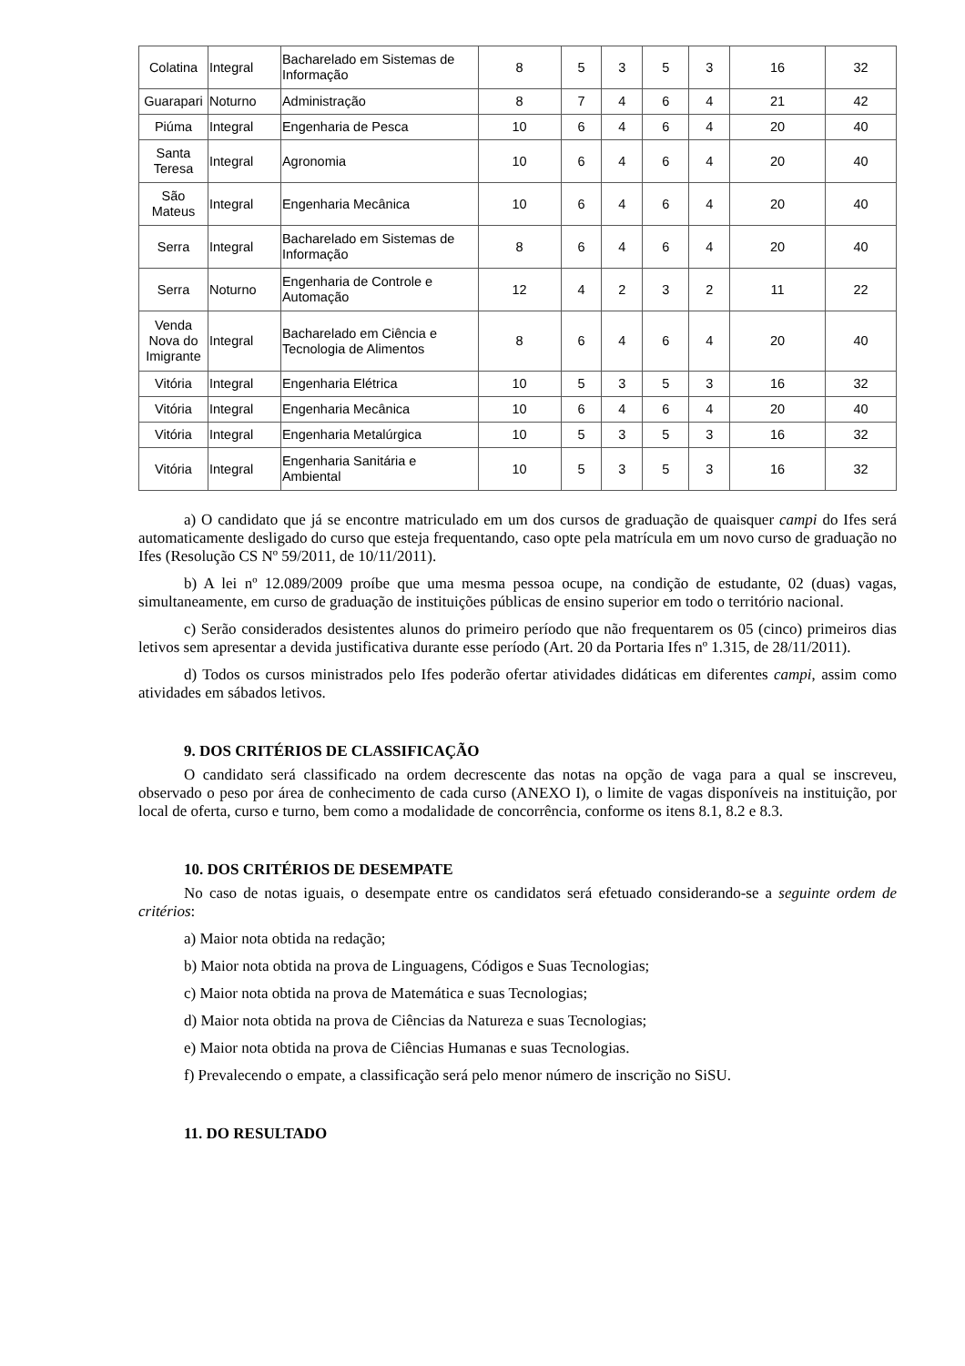| Colatina | Integral | Bacharelado em Sistemas de Informação | 8 | 5 | 3 | 5 | 3 | 16 | 32 |
| Guarapari | Noturno | Administração | 8 | 7 | 4 | 6 | 4 | 21 | 42 |
| Piúma | Integral | Engenharia de Pesca | 10 | 6 | 4 | 6 | 4 | 20 | 40 |
| Santa Teresa | Integral | Agronomia | 10 | 6 | 4 | 6 | 4 | 20 | 40 |
| São Mateus | Integral | Engenharia Mecânica | 10 | 6 | 4 | 6 | 4 | 20 | 40 |
| Serra | Integral | Bacharelado em Sistemas de Informação | 8 | 6 | 4 | 6 | 4 | 20 | 40 |
| Serra | Noturno | Engenharia de Controle e Automação | 12 | 4 | 2 | 3 | 2 | 11 | 22 |
| Venda Nova do Imigrante | Integral | Bacharelado em Ciência e Tecnologia de Alimentos | 8 | 6 | 4 | 6 | 4 | 20 | 40 |
| Vitória | Integral | Engenharia Elétrica | 10 | 5 | 3 | 5 | 3 | 16 | 32 |
| Vitória | Integral | Engenharia Mecânica | 10 | 6 | 4 | 6 | 4 | 20 | 40 |
| Vitória | Integral | Engenharia Metalúrgica | 10 | 5 | 3 | 5 | 3 | 16 | 32 |
| Vitória | Integral | Engenharia Sanitária e Ambiental | 10 | 5 | 3 | 5 | 3 | 16 | 32 |
a) O candidato que já se encontre matriculado em um dos cursos de graduação de quaisquer campi do Ifes será automaticamente desligado do curso que esteja frequentando, caso opte pela matrícula em um novo curso de graduação no Ifes (Resolução CS Nº 59/2011, de 10/11/2011).
b) A lei nº 12.089/2009 proíbe que uma mesma pessoa ocupe, na condição de estudante, 02 (duas) vagas, simultaneamente, em curso de graduação de instituições públicas de ensino superior em todo o território nacional.
c) Serão considerados desistentes alunos do primeiro período que não frequentarem os 05 (cinco) primeiros dias letivos sem apresentar a devida justificativa durante esse período (Art. 20 da Portaria Ifes nº 1.315, de 28/11/2011).
d) Todos os cursos ministrados pelo Ifes poderão ofertar atividades didáticas em diferentes campi, assim como atividades em sábados letivos.
9. DOS CRITÉRIOS DE CLASSIFICAÇÃO
O candidato será classificado na ordem decrescente das notas na opção de vaga para a qual se inscreveu, observado o peso por área de conhecimento de cada curso (ANEXO I), o limite de vagas disponíveis na instituição, por local de oferta, curso e turno, bem como a modalidade de concorrência, conforme os itens 8.1, 8.2 e 8.3.
10. DOS CRITÉRIOS DE DESEMPATE
No caso de notas iguais, o desempate entre os candidatos será efetuado considerando-se a seguinte ordem de critérios:
a) Maior nota obtida na redação;
b) Maior nota obtida na prova de Linguagens, Códigos e Suas Tecnologias;
c) Maior nota obtida na prova de Matemática e suas Tecnologias;
d) Maior nota obtida na prova de Ciências da Natureza e suas Tecnologias;
e) Maior nota obtida na prova de Ciências Humanas e suas Tecnologias.
f) Prevalecendo o empate, a classificação será pelo menor número de inscrição no SiSU.
11. DO RESULTADO